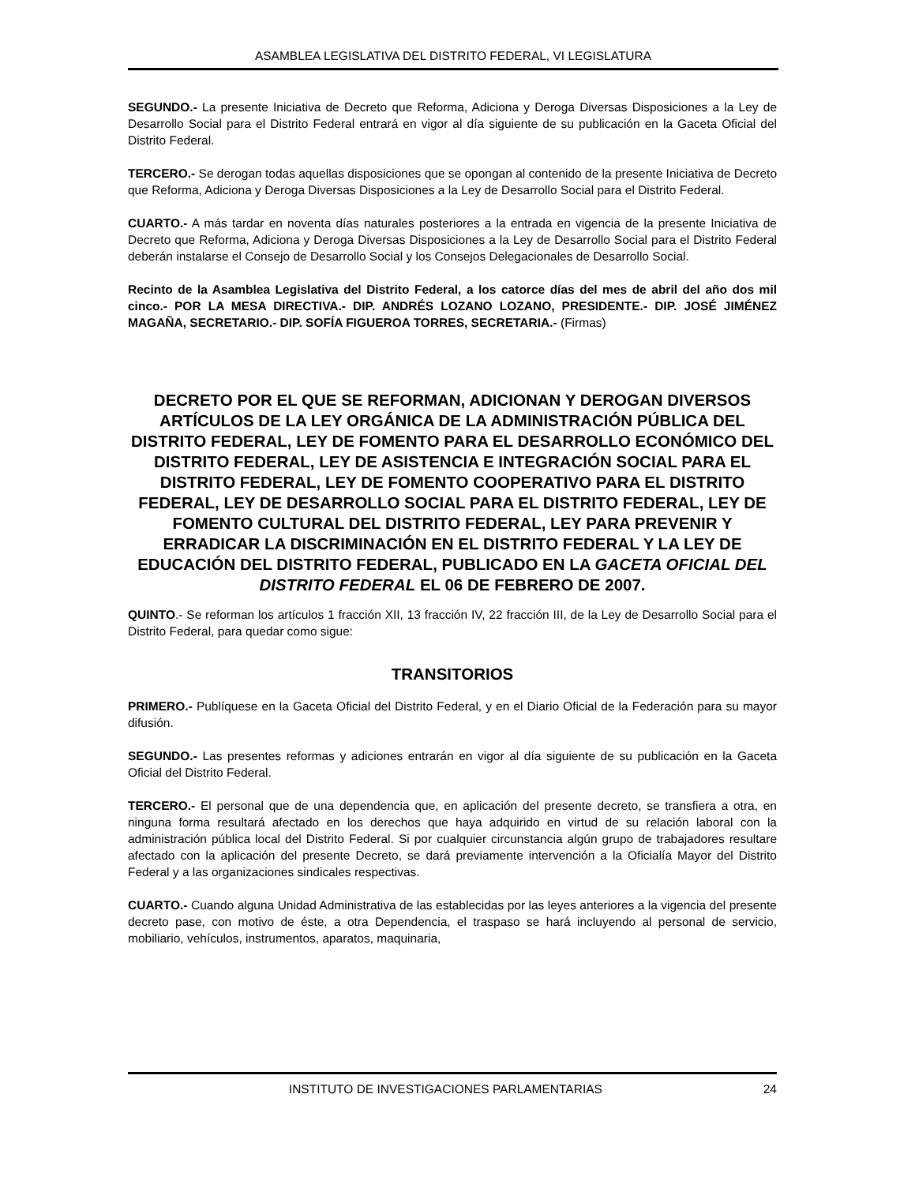ASAMBLEA LEGISLATIVA DEL DISTRITO FEDERAL, VI LEGISLATURA
SEGUNDO.- La presente Iniciativa de Decreto que Reforma, Adiciona y Deroga Diversas Disposiciones a la Ley de Desarrollo Social para el Distrito Federal entrará en vigor al día siguiente de su publicación en la Gaceta Oficial del Distrito Federal.
TERCERO.- Se derogan todas aquellas disposiciones que se opongan al contenido de la presente Iniciativa de Decreto que Reforma, Adiciona y Deroga Diversas Disposiciones a la Ley de Desarrollo Social para el Distrito Federal.
CUARTO.- A más tardar en noventa días naturales posteriores a la entrada en vigencia de la presente Iniciativa de Decreto que Reforma, Adiciona y Deroga Diversas Disposiciones a la Ley de Desarrollo Social para el Distrito Federal deberán instalarse el Consejo de Desarrollo Social y los Consejos Delegacionales de Desarrollo Social.
Recinto de la Asamblea Legislativa del Distrito Federal, a los catorce días del mes de abril del año dos mil cinco.- POR LA MESA DIRECTIVA.- DIP. ANDRÉS LOZANO LOZANO, PRESIDENTE.- DIP. JOSÉ JIMÉNEZ MAGAÑA, SECRETARIO.- DIP. SOFÍA FIGUEROA TORRES, SECRETARIA.- (Firmas)
DECRETO POR EL QUE SE REFORMAN, ADICIONAN Y DEROGAN DIVERSOS ARTÍCULOS DE LA LEY ORGÁNICA DE LA ADMINISTRACIÓN PÚBLICA DEL DISTRITO FEDERAL, LEY DE FOMENTO PARA EL DESARROLLO ECONÓMICO DEL DISTRITO FEDERAL, LEY DE ASISTENCIA E INTEGRACIÓN SOCIAL PARA EL DISTRITO FEDERAL, LEY DE FOMENTO COOPERATIVO PARA EL DISTRITO FEDERAL, LEY DE DESARROLLO SOCIAL PARA EL DISTRITO FEDERAL, LEY DE FOMENTO CULTURAL DEL DISTRITO FEDERAL, LEY PARA PREVENIR Y ERRADICAR LA DISCRIMINACIÓN EN EL DISTRITO FEDERAL Y LA LEY DE EDUCACIÓN DEL DISTRITO FEDERAL, PUBLICADO EN LA GACETA OFICIAL DEL DISTRITO FEDERAL EL 06 DE FEBRERO DE 2007.
QUINTO.- Se reforman los artículos 1 fracción XII, 13 fracción IV, 22 fracción III, de la Ley de Desarrollo Social para el Distrito Federal, para quedar como sigue:
TRANSITORIOS
PRIMERO.- Publíquese en la Gaceta Oficial del Distrito Federal, y en el Diario Oficial de la Federación para su mayor difusión.
SEGUNDO.- Las presentes reformas y adiciones entrarán en vigor al día siguiente de su publicación en la Gaceta Oficial del Distrito Federal.
TERCERO.- El personal que de una dependencia que, en aplicación del presente decreto, se transfiera a otra, en ninguna forma resultará afectado en los derechos que haya adquirido en virtud de su relación laboral con la administración pública local del Distrito Federal. Si por cualquier circunstancia algún grupo de trabajadores resultare afectado con la aplicación del presente Decreto, se dará previamente intervención a la Oficialía Mayor del Distrito Federal y a las organizaciones sindicales respectivas.
CUARTO.- Cuando alguna Unidad Administrativa de las establecidas por las leyes anteriores a la vigencia del presente decreto pase, con motivo de éste, a otra Dependencia, el traspaso se hará incluyendo al personal de servicio, mobiliario, vehículos, instrumentos, aparatos, maquinaria,
INSTITUTO DE INVESTIGACIONES PARLAMENTARIAS 24